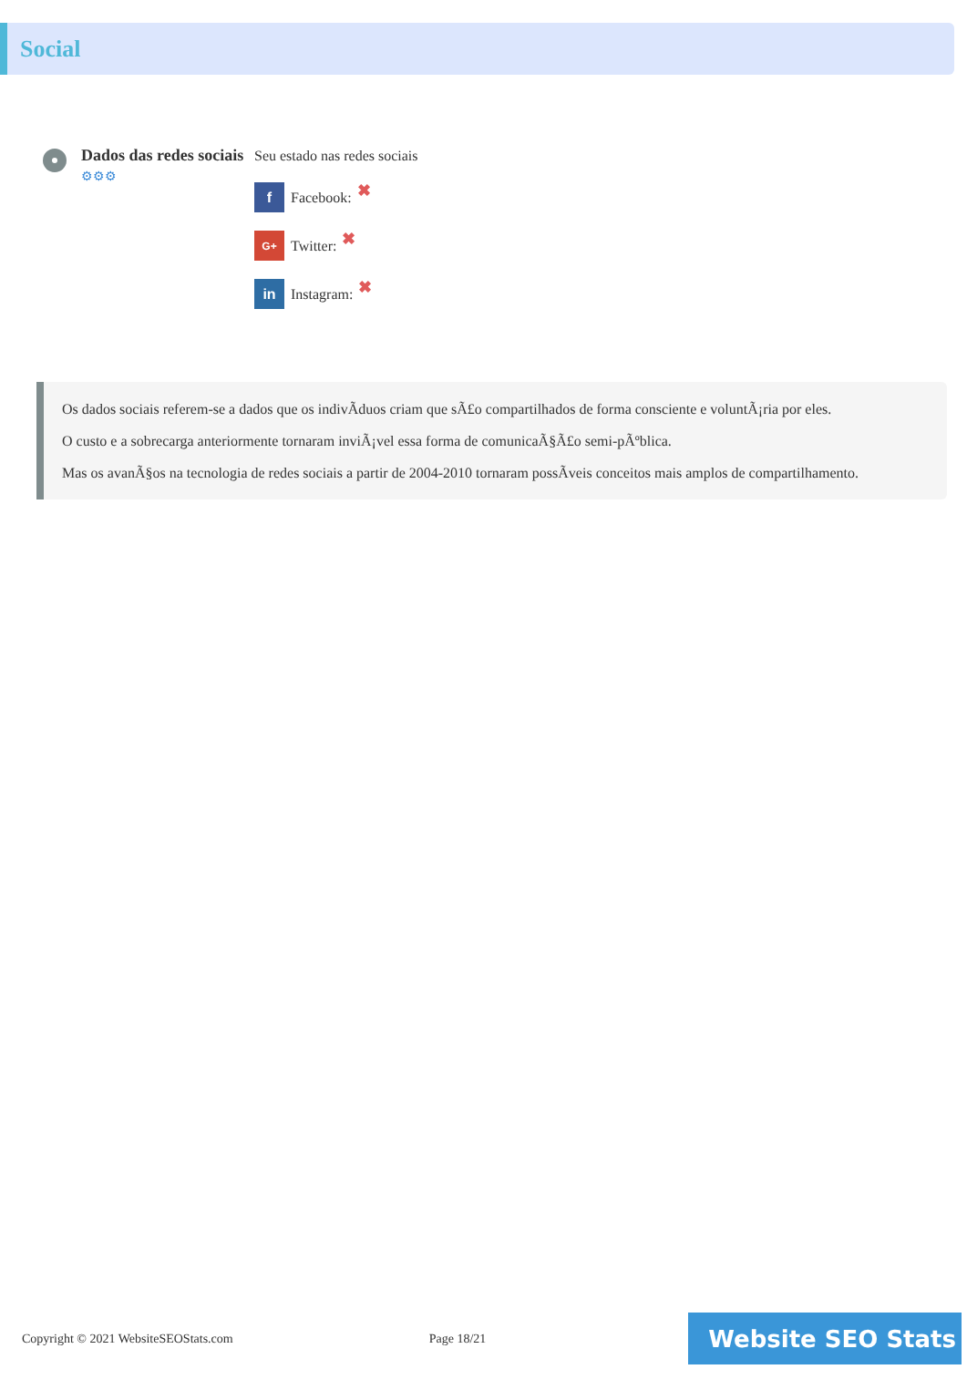Social
Dados das redes sociais
⚙⚙⚙
Seu estado nas redes sociais
f Facebook: ✖
G+ Twitter: ✖
in Instagram: ✖
Os dados sociais referem-se a dados que os indivÃduos criam que sÃ£o compartilhados de forma consciente e voluntÃ¡ria por eles.
O custo e a sobrecarga anteriormente tornaram inviÃ¡vel essa forma de comunicaÃ§Ã£o semi-pÃºblica.
Mas os avanÃ§os na tecnologia de redes sociais a partir de 2004-2010 tornaram possÃveis conceitos mais amplos de compartilhamento.
Copyright © 2021 WebsiteSEOStats.com Page 18/21
Website SEO Stats